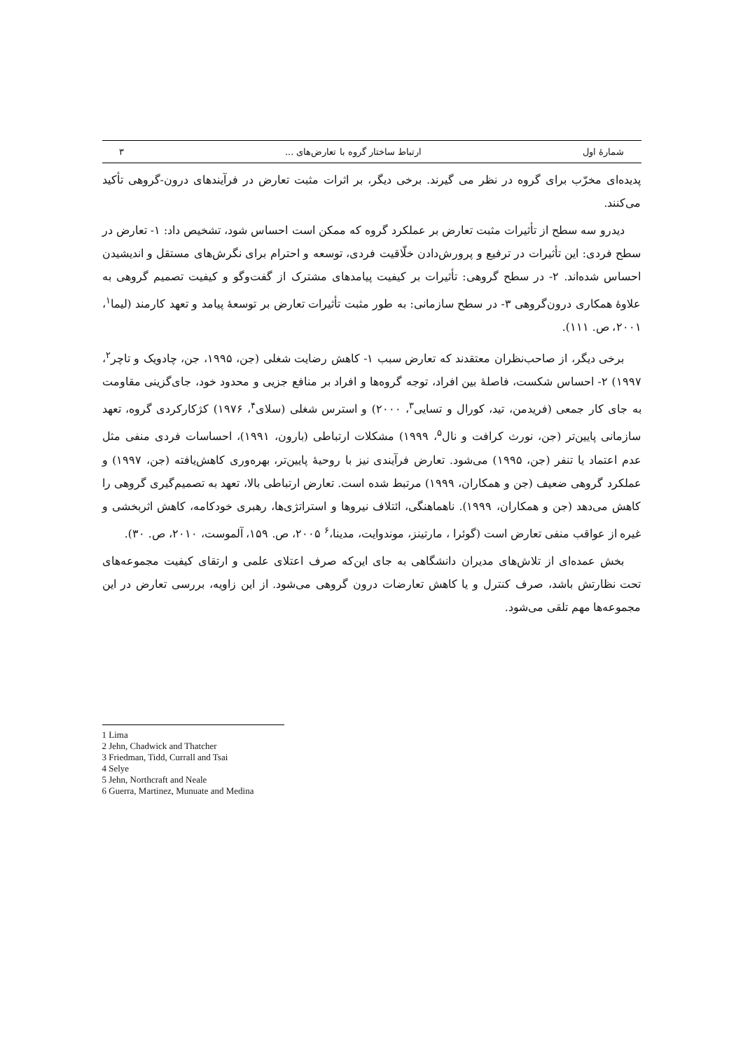شمارهٔ اول ارتباط ساختار گروه با تعارض‌های ... ۳
پدیده‌ای مخرّب برای گروه در نظر می گیرند. برخی دیگر، بر اثرات مثبت تعارض در فرآیندهای درون-گروهی تأکید می‌کنند.
دیدرو سه سطح از تأثیرات مثبت تعارض بر عملکرد گروه که ممکن است احساس شود، تشخیص داد: ۱- تعارض در سطح فردی: این تأثیرات در ترفیع و پرورش‌دادن خلّاقیت فردی، توسعه و احترام برای نگرش‌های مستقل و اندیشیدن احساس شده‌اند. ۲- در سطح گروهی: تأثیرات بر کیفیت پیامدهای مشترک از گفت‌وگو و کیفیت تصمیم گروهی به علاوهٔ همکاری درون‌گروهی ۳- در سطح سازمانی: به طور مثبت تأثیرات تعارض بر توسعهٔ پیامد و تعهد کارمند (لیما<sup>۱</sup>، ۲۰۰۱، ص. ۱۱۱).
برخی دیگر، از صاحب‌نظران معتقدند که تعارض سبب ۱- کاهش رضایت شغلی (جن، ۱۹۹۵، جن، چادویک و تاچر<sup>۲</sup>، ۱۹۹۷) ۲- احساس شکست، فاصلهٔ بین افراد، توجه گروه‌ها و افراد بر منافع جزیی و محدود خود، جای‌گزینی مقاومت به جای کار جمعی (فریدمن، تید، کورال و تسایی<sup>۳</sup>، ۲۰۰۰) و استرس شغلی (سلای<sup>۴</sup>، ۱۹۷۶) کژکارکردی گروه، تعهد سازمانی پایین‌تر (جن، نورث کرافت و نال<sup>۵</sup>، ۱۹۹۹) مشکلات ارتباطی (بارون، ۱۹۹۱)، احساسات فردی منفی مثل عدم اعتماد یا تنفر (جن، ۱۹۹۵) می‌شود. تعارض فرآیندی نیز با روحیهٔ پایین‌تر، بهره‌وری کاهش‌یافته (جن، ۱۹۹۷) و عملکرد گروهی ضعیف (جن و همکاران، ۱۹۹۹) مرتبط شده است. تعارض ارتباطی بالا، تعهد به تصمیم‌گیری گروهی را کاهش می‌دهد (جن و همکاران، ۱۹۹۹). ناهماهنگی، ائتلاف نیروها و استراتژی‌ها، رهبری خودکامه، کاهش اثربخشی و غیره از عواقب منفی تعارض است (گوئرا ، مارتینز، موندوایت، مدینا،<sup>۶</sup> ۲۰۰۵، ص. ۱۵۹، آلموست، ۲۰۱۰، ص. ۳۰).
بخش عمده‌ای از تلاش‌های مدیران دانشگاهی به جای این‌که صرف اعتلای علمی و ارتقای کیفیت مجموعه‌های تحت نظارتش باشد، صرف کنترل و یا کاهش تعارضات درون گروهی می‌شود. از این زاویه، بررسی تعارض در این مجموعه‌ها مهم تلقی می‌شود.
1 Lima
2 Jehn, Chadwick and Thatcher
3 Friedman, Tidd, Currall and Tsai
4 Selye
5 Jehn, Northcraft and Neale
6 Guerra, Martinez, Munuate and Medina